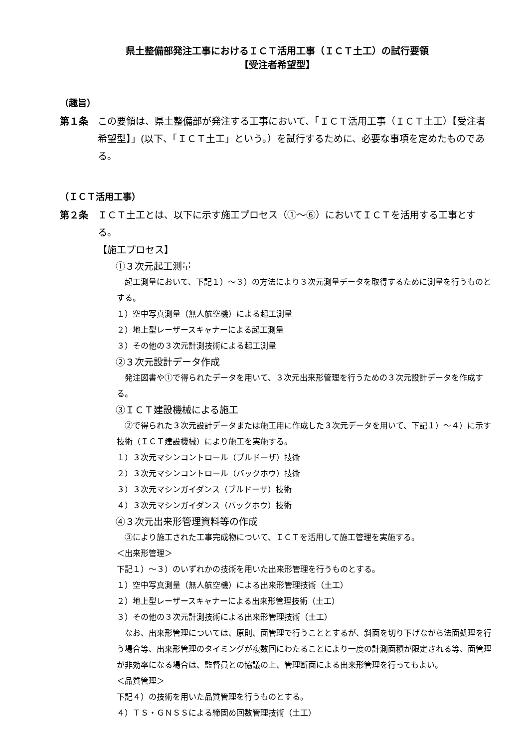県土整備部発注工事におけるＩＣＴ活用工事（ＩＣＴ土工）の試行要領
【受注者希望型】
（趣旨）
第１条 この要領は、県土整備部が発注する工事において、「ＩＣＴ活用工事（ＩＣＴ土工）【受注者希望型】」(以下、「ＩＣＴ土工」という。）を試行するために、必要な事項を定めたものである。
（ＩＣＴ活用工事）
第２条 ＩＣＴ土工とは、以下に示す施工プロセス（①～⑥）においてＩＣＴを活用する工事とする。
【施工プロセス】
①３次元起工測量
　起工測量において、下記１）～３）の方法により３次元測量データを取得するために測量を行うものとする。
１）空中写真測量（無人航空機）による起工測量
２）地上型レーザースキャナーによる起工測量
３）その他の３次元計測技術による起工測量
②３次元設計データ作成
　発注図書や①で得られたデータを用いて、３次元出来形管理を行うための３次元設計データを作成する。
③ＩＣＴ建設機械による施工
　②で得られた３次元設計データまたは施工用に作成した３次元データを用いて、下記１）～４）に示す技術（ＩＣＴ建設機械）により施工を実施する。
１）３次元マシンコントロール（ブルドーザ）技術
２）３次元マシンコントロール（バックホウ）技術
３）３次元マシンガイダンス（ブルドーザ）技術
４）３次元マシンガイダンス（バックホウ）技術
④３次元出来形管理資料等の作成
　③により施工された工事完成物について、ＩＣＴを活用して施工管理を実施する。
＜出来形管理＞
下記１）～３）のいずれかの技術を用いた出来形管理を行うものとする。
１）空中写真測量（無人航空機）による出来形管理技術（土工）
２）地上型レーザースキャナーによる出来形管理技術（土工）
３）その他の３次元計測技術による出来形管理技術（土工）
　なお、出来形管理については、原則、面管理で行うこととするが、斜面を切り下げながら法面処理を行う場合等、出来形管理のタイミングが複数回にわたることにより一度の計測面積が限定される等、面管理が非効率になる場合は、監督員との協議の上、管理断面による出来形管理を行ってもよい。
＜品質管理＞
下記４）の技術を用いた品質管理を行うものとする。
４）ＴＳ・ＧＮＳＳによる締固め回数管理技術（土工）